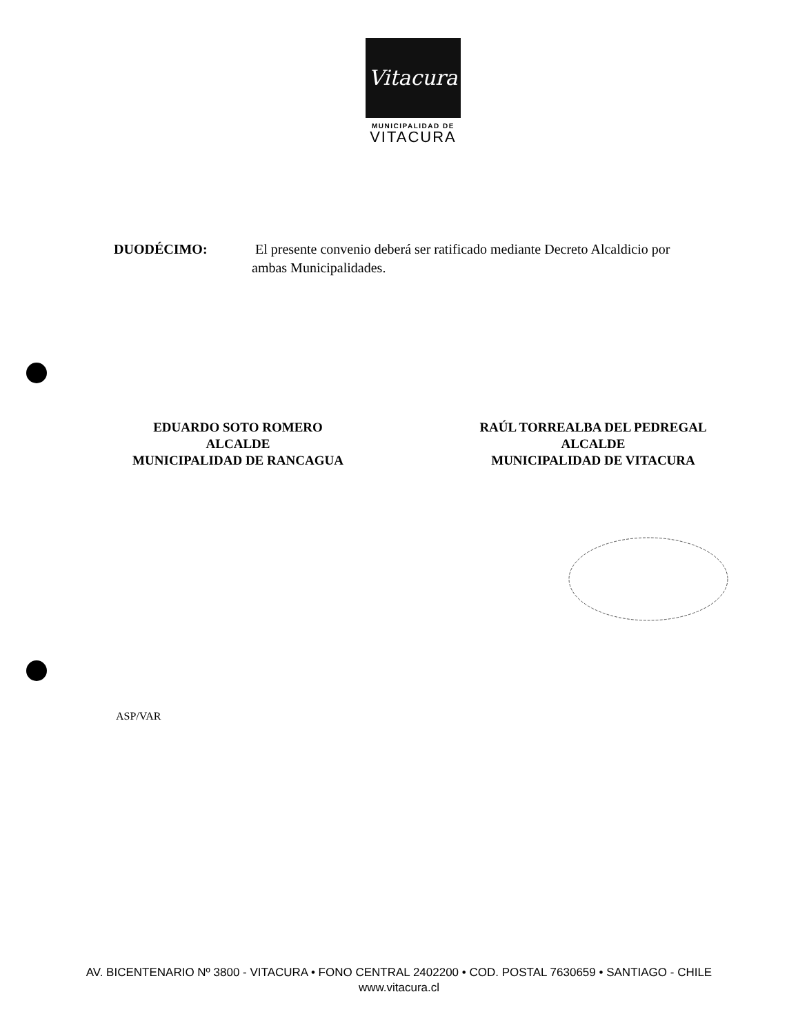Vitacura
MUNICIPALIDAD DE
VITACURA
DUODÉCIMO: El presente convenio deberá ser ratificado mediante Decreto Alcaldicio por ambas Municipalidades.
EDUARDO SOTO ROMERO
ALCALDE
MUNICIPALIDAD DE RANCAGUA
RAÚL TORREALBA DEL PEDREGAL
ALCALDE
MUNICIPALIDAD DE VITACURA
ASP/VAR
AV. BICENTENARIO Nº 3800 - VITACURA • FONO CENTRAL 2402200 • COD. POSTAL 7630659 • SANTIAGO - CHILE
www.vitacura.cl